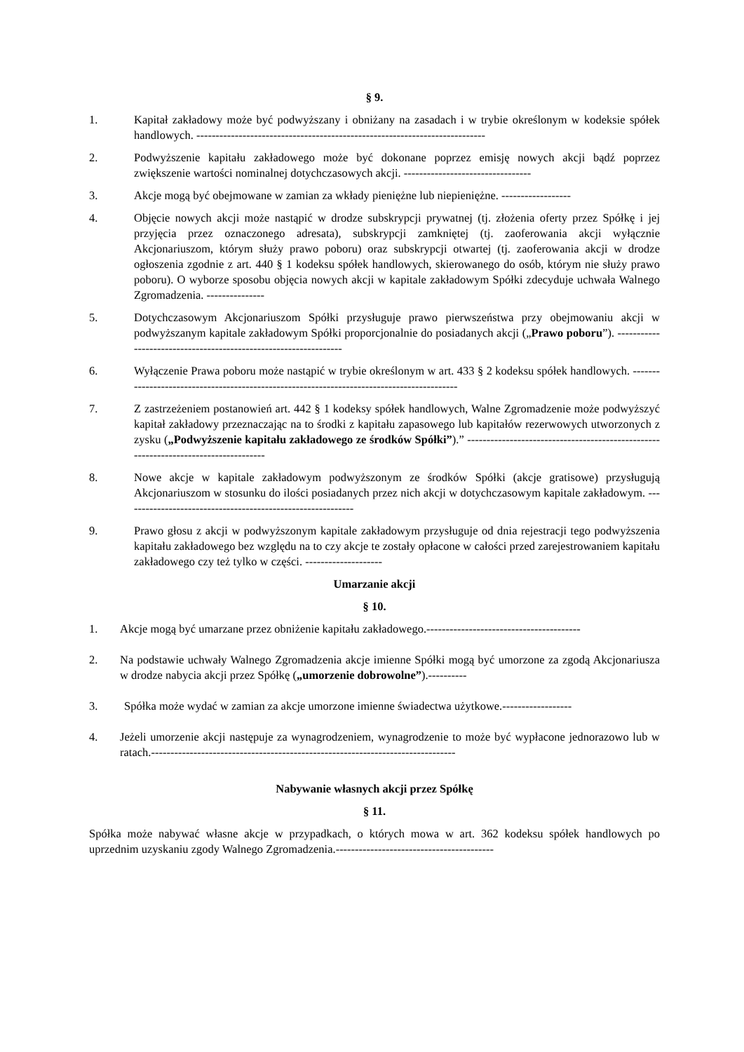§ 9.
1. Kapitał zakładowy może być podwyższany i obniżany na zasadach i w trybie określonym w kodeksie spółek handlowych. ---------------------------------------------------------------------------
2. Podwyższenie kapitału zakładowego może być dokonane poprzez emisję nowych akcji bądź poprzez zwiększenie wartości nominalnej dotychczasowych akcji. ---------------------------------
3. Akcje mogą być obejmowane w zamian za wkłady pieniężne lub niepieniężne. ------------------
4. Objęcie nowych akcji może nastąpić w drodze subskrypcji prywatnej (tj. złożenia oferty przez Spółkę i jej przyjęcia przez oznaczonego adresata), subskrypcji zamkniętej (tj. zaoferowania akcji wyłącznie Akcjonariuszom, którym służy prawo poboru) oraz subskrypcji otwartej (tj. zaoferowania akcji w drodze ogłoszenia zgodnie z art. 440 § 1 kodeksu spółek handlowych, skierowanego do osób, którym nie służy prawo poboru). O wyborze sposobu objęcia nowych akcji w kapitale zakładowym Spółki zdecyduje uchwała Walnego Zgromadzenia. ---------------
5. Dotychczasowym Akcjonariuszom Spółki przysługuje prawo pierwszeństwa przy obejmowaniu akcji w podwyższanym kapitale zakładowym Spółki proporcjonalnie do posiadanych akcji („Prawo poboru”). -----------------------------------------------------------------
6. Wyłączenie Prawa poboru może nastąpić w trybie określonym w art. 433 § 2 kodeksu spółek handlowych. -------------------------------------------------------------------------------------------
7. Z zastrzeżeniem postanowień art. 442 § 1 kodeksy spółek handlowych, Walne Zgromadzenie może podwyższyć kapitał zakładowy przeznaczając na to środki z kapitału zapasowego lub kapitałów rezerwowych utworzonych z zysku („Podwyższenie kapitału zakładowego ze środków Spółki”).” ------------------------------------------------------------------------------------
8. Nowe akcje w kapitale zakładowym podwyższonym ze środków Spółki (akcje gratisowe) przysługują Akcjonariuszom w stosunku do ilości posiadanych przez nich akcji w dotychczasowym kapitale zakładowym. ------------------------------------------------------------
9. Prawo głosu z akcji w podwyższonym kapitale zakładowym przysługuje od dnia rejestracji tego podwyższenia kapitału zakładowego bez względu na to czy akcje te zostały opłacone w całości przed zarejestrowaniem kapitału zakładowego czy też tylko w części. --------------------
Umarzanie akcji
§ 10.
1. Akcje mogą być umarzane przez obniżenie kapitału zakładowego.----------------------------------------
2. Na podstawie uchwały Walnego Zgromadzenia akcje imienne Spółki mogą być umorzone za zgodą Akcjonariusza w drodze nabycia akcji przez Spółkę („umorzenie dobrowolne”).----------
3. Spółka może wydać w zamian za akcje umorzone imienne świadectwa użytkowe.------------------
4. Jeżeli umorzenie akcji następuje za wynagrodzeniem, wynagrodzenie to może być wypłacone jednorazowo lub w ratach.-------------------------------------------------------------------------------
Nabywanie własnych akcji przez Spółkę
§ 11.
Spółka może nabywać własne akcje w przypadkach, o których mowa w art. 362 kodeksu spółek handlowych po uprzednim uzyskaniu zgody Walnego Zgromadzenia.-----------------------------------------